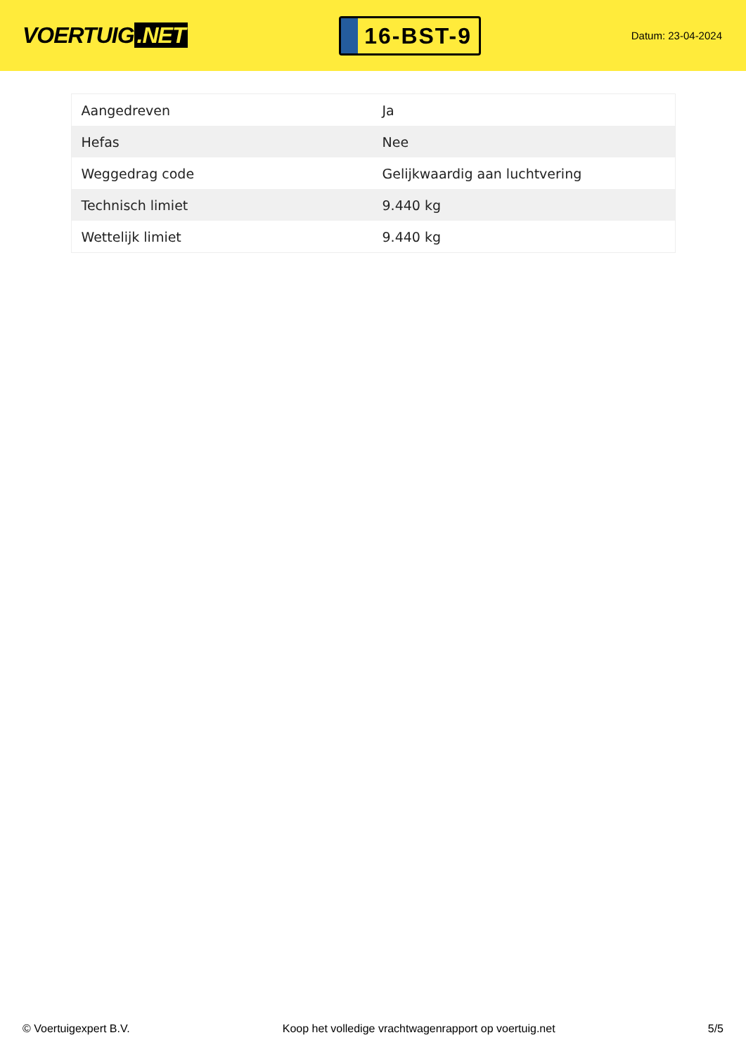VOERTUIG.NET
16-BST-9
Datum: 23-04-2024
| Aangedreven | Ja |
| Hefas | Nee |
| Weggedrag code | Gelijkwaardig aan luchtvering |
| Technisch limiet | 9.440 kg |
| Wettelijk limiet | 9.440 kg |
© Voertuigexpert B.V. Koop het volledige vrachtwagenrapport op voertuig.net 5/5